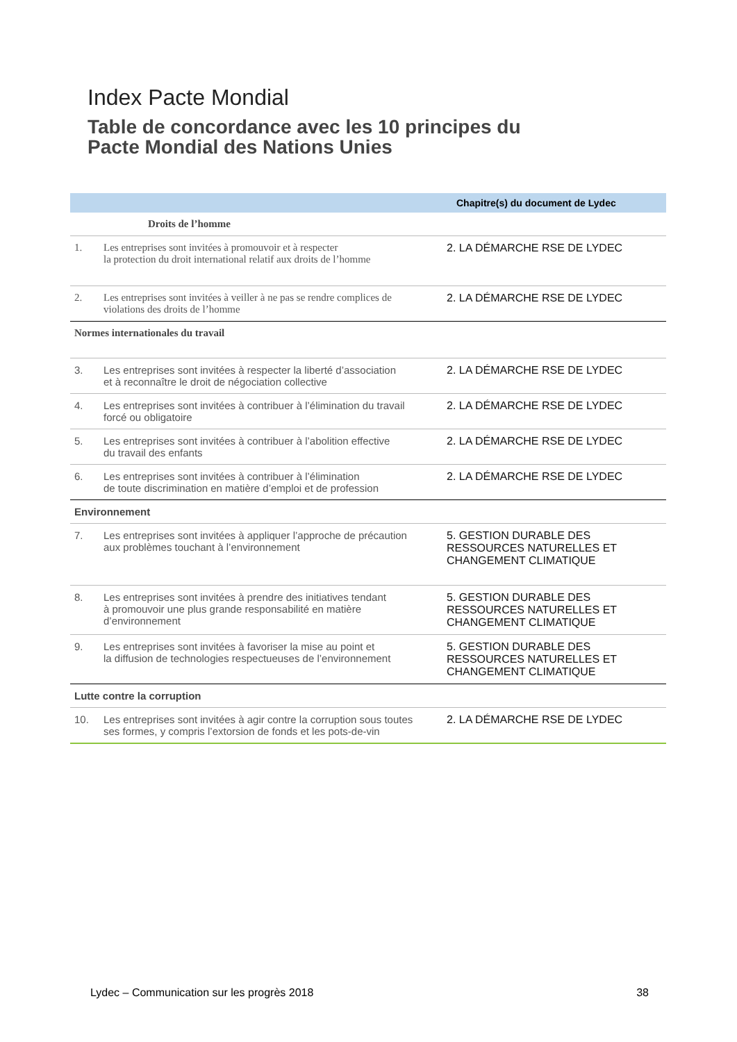Index Pacte Mondial
Table de concordance avec les 10 principes du
Pacte Mondial des Nations Unies
| | | Chapitre(s) du document de Lydec |
| --- | --- | --- |
| | Droits de l’homme | |
| 1. | Les entreprises sont invitées à promouvoir et à respecter la protection du droit international relatif aux droits de l’homme | 2. LA DÉMARCHE RSE DE LYDEC |
| 2. | Les entreprises sont invitées à veiller à ne pas se rendre complices de violations des droits de l’homme | 2. LA DÉMARCHE RSE DE LYDEC |
| Normes internationales du travail | | |
| 3. | Les entreprises sont invitées à respecter la liberté d’association et à reconnaître le droit de négociation collective | 2. LA DÉMARCHE RSE DE LYDEC |
| 4. | Les entreprises sont invitées à contribuer à l’élimination du travail forcé ou obligatoire | 2. LA DÉMARCHE RSE DE LYDEC |
| 5. | Les entreprises sont invitées à contribuer à l’abolition effective du travail des enfants | 2. LA DÉMARCHE RSE DE LYDEC |
| 6. | Les entreprises sont invitées à contribuer à l’élimination de toute discrimination en matière d’emploi et de profession | 2. LA DÉMARCHE RSE DE LYDEC |
| Environnement | | |
| 7. | Les entreprises sont invitées à appliquer l’approche de précaution aux problèmes touchant à l’environnement | 5. GESTION DURABLE DES RESSOURCES NATURELLES ET CHANGEMENT CLIMATIQUE |
| 8. | Les entreprises sont invitées à prendre des initiatives tendant à promouvoir une plus grande responsabilité en matière d’environnement | 5. GESTION DURABLE DES RESSOURCES NATURELLES ET CHANGEMENT CLIMATIQUE |
| 9. | Les entreprises sont invitées à favoriser la mise au point et la diffusion de technologies respectueuses de l’environnement | 5. GESTION DURABLE DES RESSOURCES NATURELLES ET CHANGEMENT CLIMATIQUE |
| Lutte contre la corruption | | |
| 10. | Les entreprises sont invitées à agir contre la corruption sous toutes ses formes, y compris l’extorsion de fonds et les pots-de-vin | 2. LA DÉMARCHE RSE DE LYDEC |
Lydec – Communication sur les progrès 2018 38